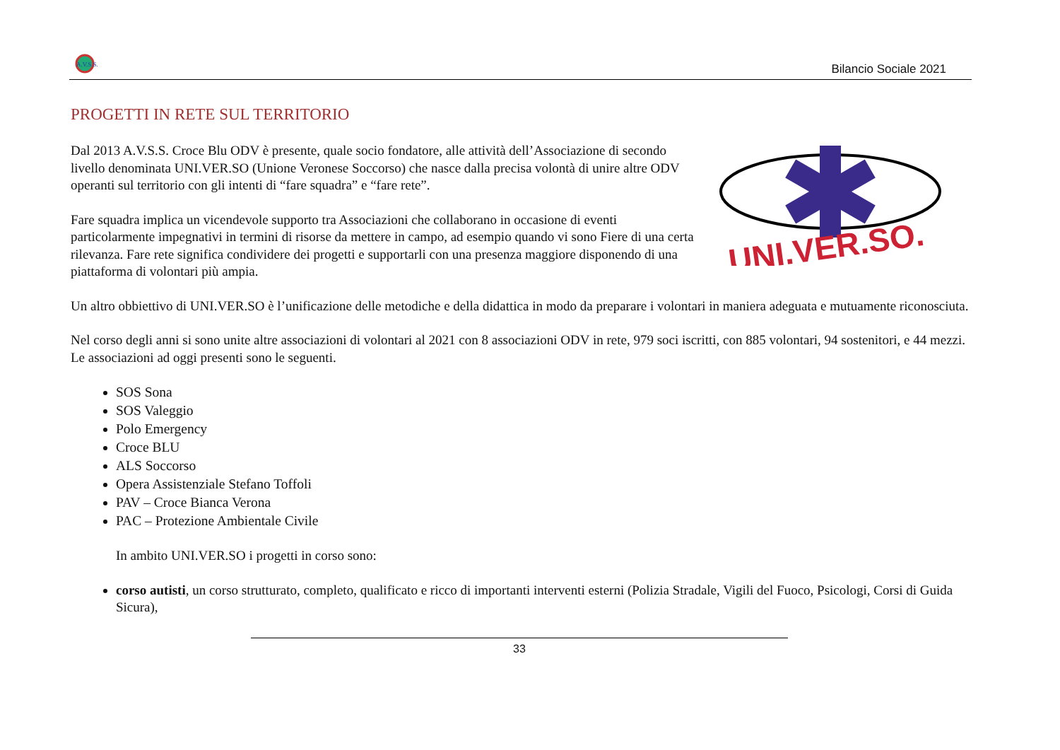A.V.S.S.
Bilancio Sociale 2021
PROGETTI IN RETE SUL TERRITORIO
Dal 2013 A.V.S.S. Croce Blu ODV è presente, quale socio fondatore, alle attività dell’Associazione di secondo livello denominata UNI.VER.SO (Unione Veronese Soccorso) che nasce dalla precisa volontà di unire altre ODV operanti sul territorio con gli intenti di “fare squadra” e “fare rete”.
Fare squadra implica un vicendevole supporto tra Associazioni che collaborano in occasione di eventi particolarmente impegnativi in termini di risorse da mettere in campo, ad esempio quando vi sono Fiere di una certa rilevanza. Fare rete significa condividere dei progetti e supportarli con una presenza maggiore disponendo di una piattaforma di volontari più ampia.
UNI.VER.SO.
Un altro obbiettivo di UNI.VER.SO è l’unificazione delle metodiche e della didattica in modo da preparare i volontari in maniera adeguata e mutuamente riconosciuta.
Nel corso degli anni si sono unite altre associazioni di volontari al 2021 con 8 associazioni ODV in rete, 979 soci iscritti, con 885 volontari, 94 sostenitori, e 44 mezzi. Le associazioni ad oggi presenti sono le seguenti.
SOS Sona
SOS Valeggio
Polo Emergency
Croce BLU
ALS Soccorso
Opera Assistenziale Stefano Toffoli
PAV – Croce Bianca Verona
PAC – Protezione Ambientale Civile
In ambito UNI.VER.SO i progetti in corso sono:
corso autisti, un corso strutturato, completo, qualificato e ricco di importanti interventi esterni (Polizia Stradale, Vigili del Fuoco, Psicologi, Corsi di Guida Sicura),
33